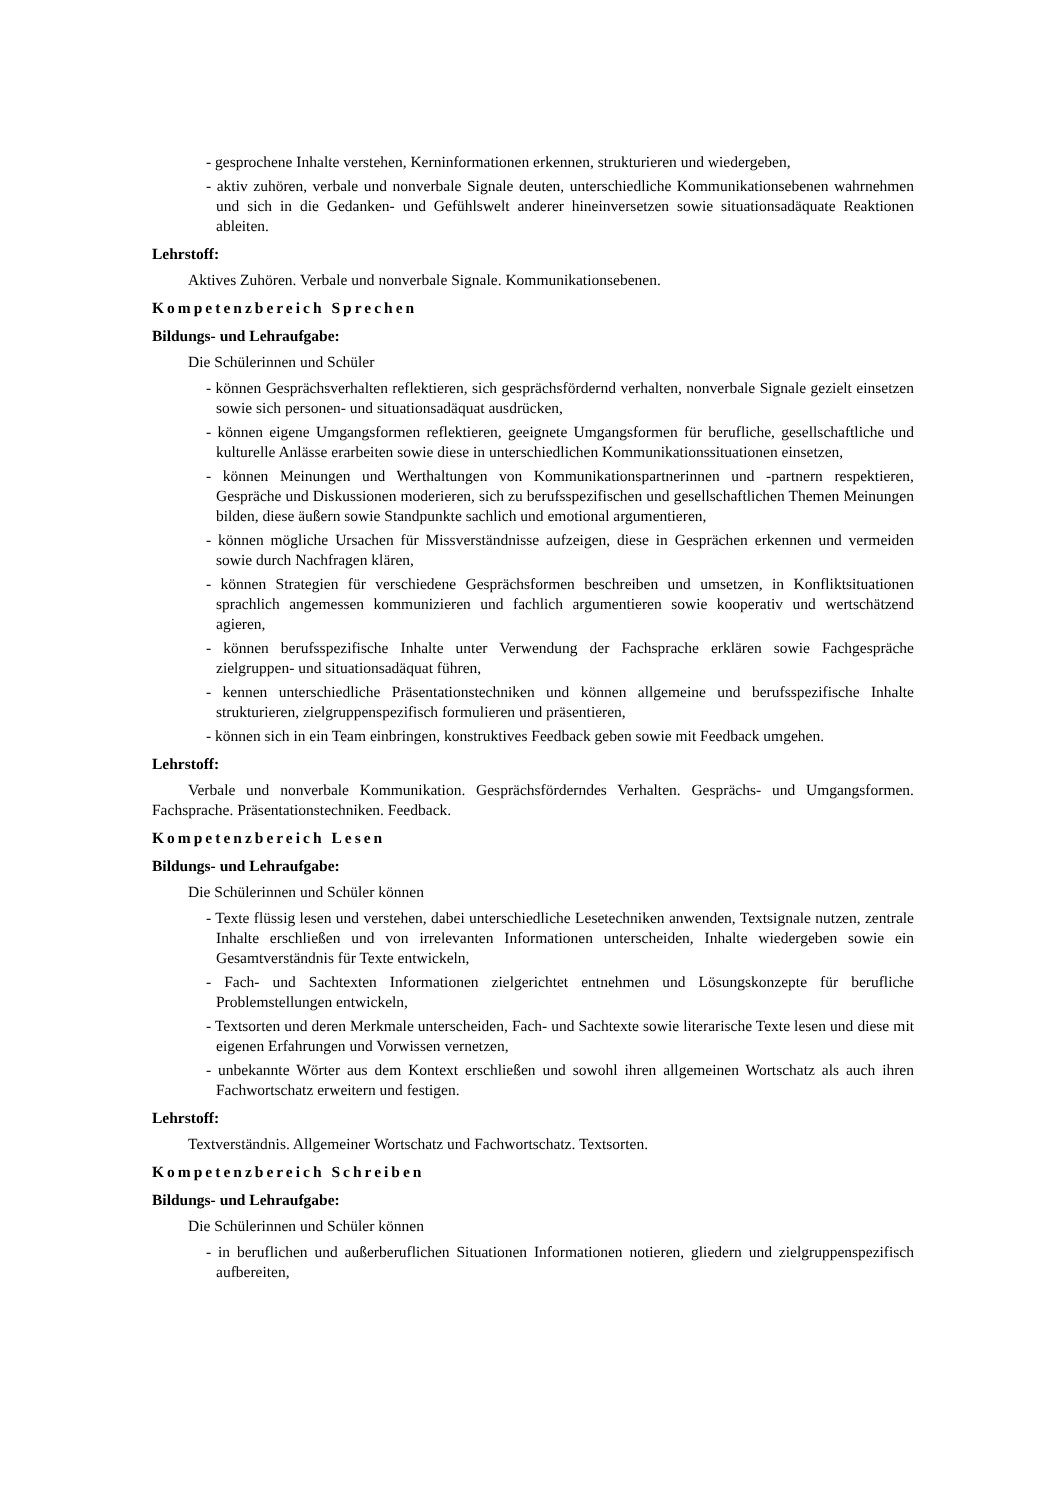- gesprochene Inhalte verstehen, Kerninformationen erkennen, strukturieren und wiedergeben,
- aktiv zuhören, verbale und nonverbale Signale deuten, unterschiedliche Kommunikationsebenen wahrnehmen und sich in die Gedanken- und Gefühlswelt anderer hineinversetzen sowie situationsadäquate Reaktionen ableiten.
Lehrstoff:
Aktives Zuhören. Verbale und nonverbale Signale. Kommunikationsebenen.
Kompetenzbereich Sprechen
Bildungs- und Lehraufgabe:
Die Schülerinnen und Schüler
- können Gesprächsverhalten reflektieren, sich gesprächsfördernd verhalten, nonverbale Signale gezielt einsetzen sowie sich personen- und situationsadäquat ausdrücken,
- können eigene Umgangsformen reflektieren, geeignete Umgangsformen für berufliche, gesellschaftliche und kulturelle Anlässe erarbeiten sowie diese in unterschiedlichen Kommunikationssituationen einsetzen,
- können Meinungen und Werthaltungen von Kommunikationspartnerinnen und -partnern respektieren, Gespräche und Diskussionen moderieren, sich zu berufsspezifischen und gesellschaftlichen Themen Meinungen bilden, diese äußern sowie Standpunkte sachlich und emotional argumentieren,
- können mögliche Ursachen für Missverständnisse aufzeigen, diese in Gesprächen erkennen und vermeiden sowie durch Nachfragen klären,
- können Strategien für verschiedene Gesprächsformen beschreiben und umsetzen, in Konfliktsituationen sprachlich angemessen kommunizieren und fachlich argumentieren sowie kooperativ und wertschätzend agieren,
- können berufsspezifische Inhalte unter Verwendung der Fachsprache erklären sowie Fachgespräche zielgruppen- und situationsadäquat führen,
- kennen unterschiedliche Präsentationstechniken und können allgemeine und berufsspezifische Inhalte strukturieren, zielgruppenspezifisch formulieren und präsentieren,
- können sich in ein Team einbringen, konstruktives Feedback geben sowie mit Feedback umgehen.
Lehrstoff:
Verbale und nonverbale Kommunikation. Gesprächsförderndes Verhalten. Gesprächs- und Umgangsformen. Fachsprache. Präsentationstechniken. Feedback.
Kompetenzbereich Lesen
Bildungs- und Lehraufgabe:
Die Schülerinnen und Schüler können
- Texte flüssig lesen und verstehen, dabei unterschiedliche Lesetechniken anwenden, Textsignale nutzen, zentrale Inhalte erschließen und von irrelevanten Informationen unterscheiden, Inhalte wiedergeben sowie ein Gesamtverständnis für Texte entwickeln,
- Fach- und Sachtexten Informationen zielgerichtet entnehmen und Lösungskonzepte für berufliche Problemstellungen entwickeln,
- Textsorten und deren Merkmale unterscheiden, Fach- und Sachtexte sowie literarische Texte lesen und diese mit eigenen Erfahrungen und Vorwissen vernetzen,
- unbekannte Wörter aus dem Kontext erschließen und sowohl ihren allgemeinen Wortschatz als auch ihren Fachwortschatz erweitern und festigen.
Lehrstoff:
Textverständnis. Allgemeiner Wortschatz und Fachwortschatz. Textsorten.
Kompetenzbereich Schreiben
Bildungs- und Lehraufgabe:
Die Schülerinnen und Schüler können
- in beruflichen und außerberuflichen Situationen Informationen notieren, gliedern und zielgruppenspezifisch aufbereiten,